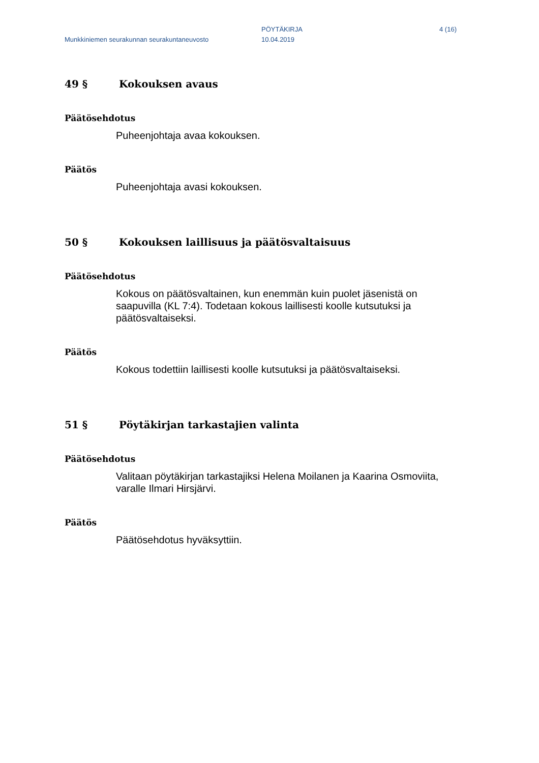Munkkiniemen seurakunnan seurakuntaneuvosto
PÖYTÄKIRJA
10.04.2019
4 (16)
49 § Kokouksen avaus
Päätösehdotus
Puheenjohtaja avaa kokouksen.
Päätös
Puheenjohtaja avasi kokouksen.
50 § Kokouksen laillisuus ja päätösvaltaisuus
Päätösehdotus
Kokous on päätösvaltainen, kun enemmän kuin puolet jäsenistä on saapuvilla (KL 7:4). Todetaan kokous laillisesti koolle kutsutuksi ja päätösvaltaiseksi.
Päätös
Kokous todettiin laillisesti koolle kutsutuksi ja päätösvaltaiseksi.
51 § Pöytäkirjan tarkastajien valinta
Päätösehdotus
Valitaan pöytäkirjan tarkastajiksi Helena Moilanen ja Kaarina Osmoviita, varalle Ilmari Hirsjärvi.
Päätös
Päätösehdotus hyväksyttiin.